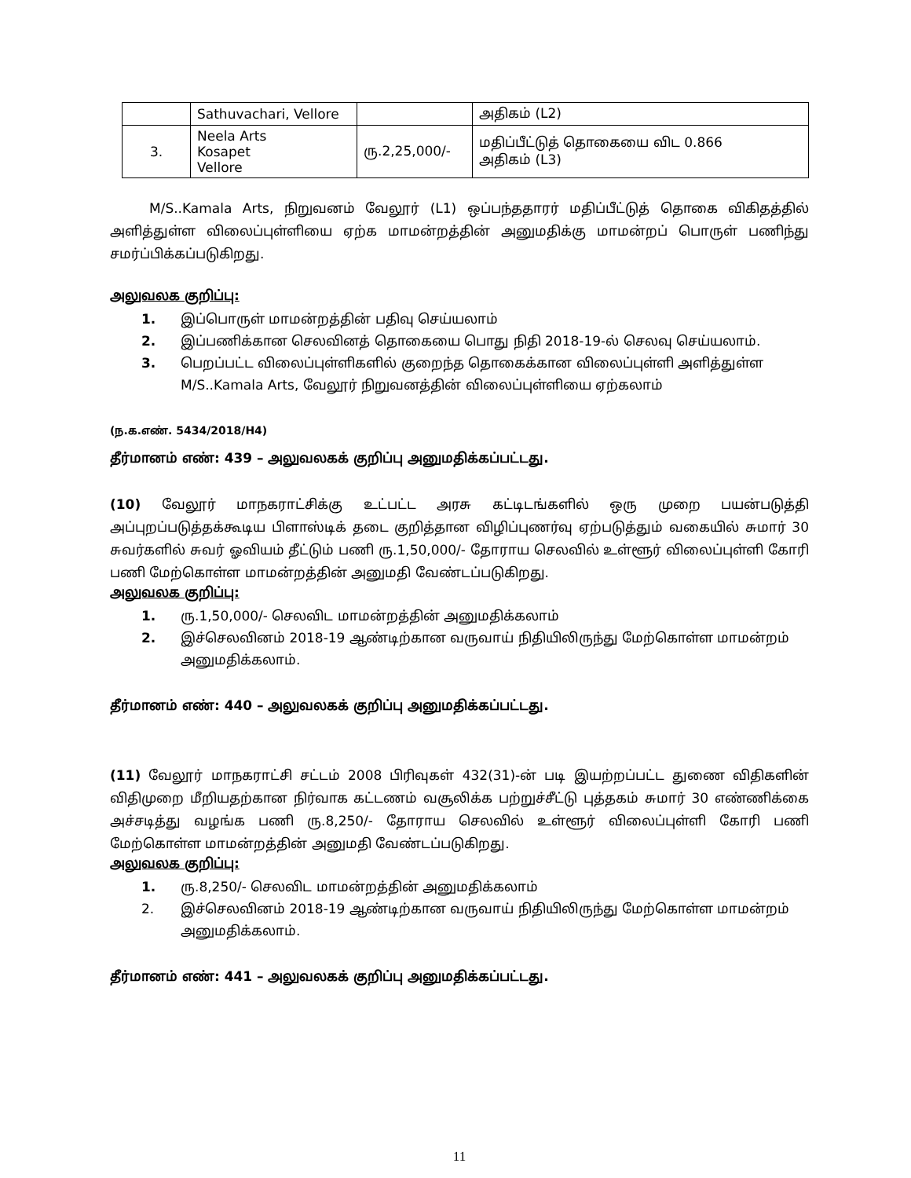| | Sathuvachari, Vellore | | அதிகம் (L2) |
| 3. | Neela Arts Kosapet Vellore | ரு.2,25,000/- | மதிப்பீட்டுத் தொகையை விட 0.866 அதிகம் (L3) |
M/S..Kamala Arts, நிறுவனம் வேலூர் (L1) ஒப்பந்ததாரர் மதிப்பீட்டுத் தொகை விகிதத்தில் அளித்துள்ள விலைப்புள்ளியை ஏற்க மாமன்றத்தின் அனுமதிக்கு மாமன்றப் பொருள் பணிந்து சமர்ப்பிக்கப்படுகிறது.
அலுவலக குறிப்பு:
1. இப்பொருள் மாமன்றத்தின் பதிவு செய்யலாம்
2. இப்பணிக்கான செலவினத் தொகையை பொது நிதி 2018-19-ல் செலவு செய்யலாம்.
3. பெறப்பட்ட விலைப்புள்ளிகளில் குறைந்த தொகைக்கான விலைப்புள்ளி அளித்துள்ள M/S..Kamala Arts, வேலூர் நிறுவனத்தின் விலைப்புள்ளியை ஏற்கலாம்
(ந.க.எண். 5434/2018/H4)
தீர்மானம் எண்: 439 – அலுவலகக் குறிப்பு அனுமதிக்கப்பட்டது.
(10) வேலூர் மாநகராட்சிக்கு உட்பட்ட அரசு கட்டிடங்களில் ஒரு முறை பயன்படுத்தி அப்புறப்படுத்தக்கூடிய பிளாஸ்டிக் தடை குறித்தான விழிப்புணர்வு ஏற்படுத்தும் வகையில் சுமார் 30 சுவர்களில் சுவர் ஓவியம் தீட்டும் பணி ரு.1,50,000/- தோராய செலவில் உள்ளூர் விலைப்புள்ளி கோரி பணி மேற்கொள்ள மாமன்றத்தின் அனுமதி வேண்டப்படுகிறது.
அலுவலக குறிப்பு:
1. ரு.1,50,000/- செலவிட மாமன்றத்தின் அனுமதிக்கலாம்
2. இச்செலவினம் 2018-19 ஆண்டிற்கான வருவாய் நிதியிலிருந்து மேற்கொள்ள மாமன்றம் அனுமதிக்கலாம்.
தீர்மானம் எண்: 440 – அலுவலகக் குறிப்பு அனுமதிக்கப்பட்டது.
(11) வேலூர் மாநகராட்சி சட்டம் 2008 பிரிவுகள் 432(31)-ன் படி இயற்றப்பட்ட துணை விதிகளின் விதிமுறை மீறியதற்கான நிர்வாக கட்டணம் வசூலிக்க பற்றுச்சீட்டு புத்தகம் சுமார் 30 எண்ணிக்கை அச்சடித்து வழங்க பணி ரு.8,250/- தோராய செலவில் உள்ளூர் விலைப்புள்ளி கோரி பணி மேற்கொள்ள மாமன்றத்தின் அனுமதி வேண்டப்படுகிறது.
அலுவலக குறிப்பு:
1. ரு.8,250/- செலவிட மாமன்றத்தின் அனுமதிக்கலாம்
2. இச்செலவினம் 2018-19 ஆண்டிற்கான வருவாய் நிதியிலிருந்து மேற்கொள்ள மாமன்றம் அனுமதிக்கலாம்.
தீர்மானம் எண்: 441 – அலுவலகக் குறிப்பு அனுமதிக்கப்பட்டது.
11